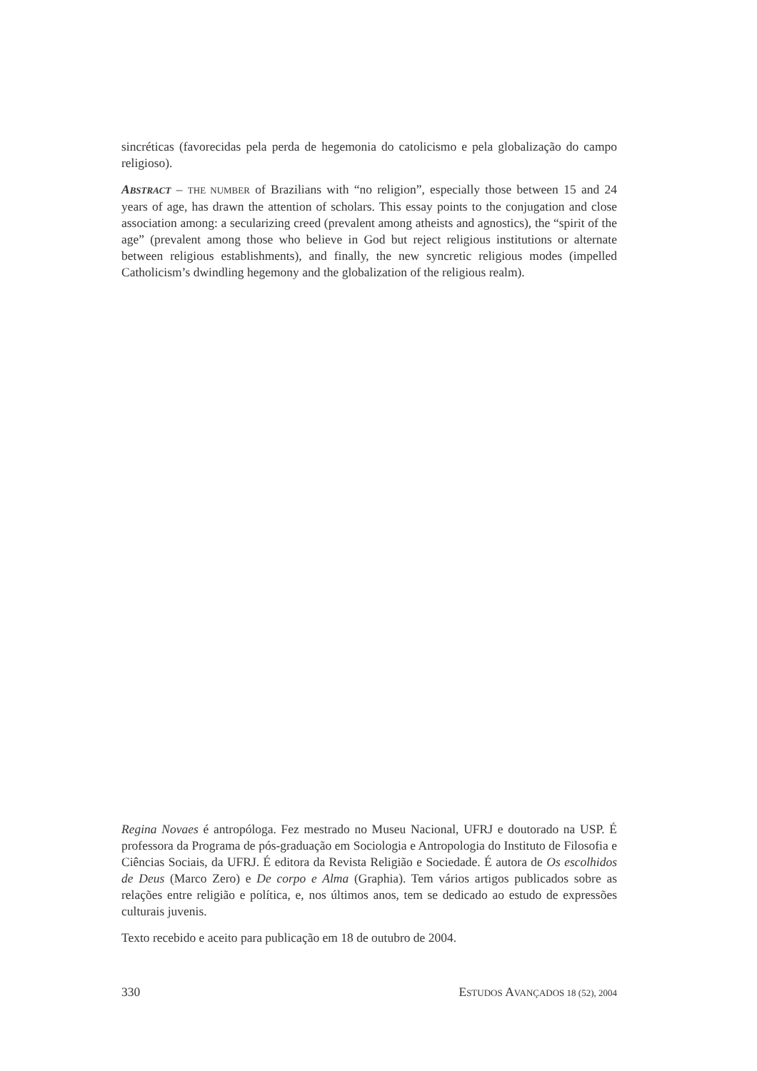sincréticas (favorecidas pela perda de hegemonia do catolicismo e pela globalização do campo religioso).
ABSTRACT – THE NUMBER of Brazilians with “no religion”, especially those between 15 and 24 years of age, has drawn the attention of scholars. This essay points to the conjugation and close association among: a secularizing creed (prevalent among atheists and agnostics), the “spirit of the age” (prevalent among those who believe in God but reject religious institutions or alternate between religious establishments), and finally, the new syncretic religious modes (impelled Catholicism’s dwindling hegemony and the globalization of the religious realm).
Regina Novaes é antropóloga. Fez mestrado no Museu Nacional, UFRJ e doutorado na USP. É professora da Programa de pós-graduação em Sociologia e Antropologia do Instituto de Filosofia e Ciências Sociais, da UFRJ. É editora da Revista Religião e Sociedade. É autora de Os escolhidos de Deus (Marco Zero) e De corpo e Alma (Graphia). Tem vários artigos publicados sobre as relações entre religião e política, e, nos últimos anos, tem se dedicado ao estudo de expressões culturais juvenis.
Texto recebido e aceito para publicação em 18 de outubro de 2004.
330 ESTUDOS AVANÇADOS 18 (52), 2004